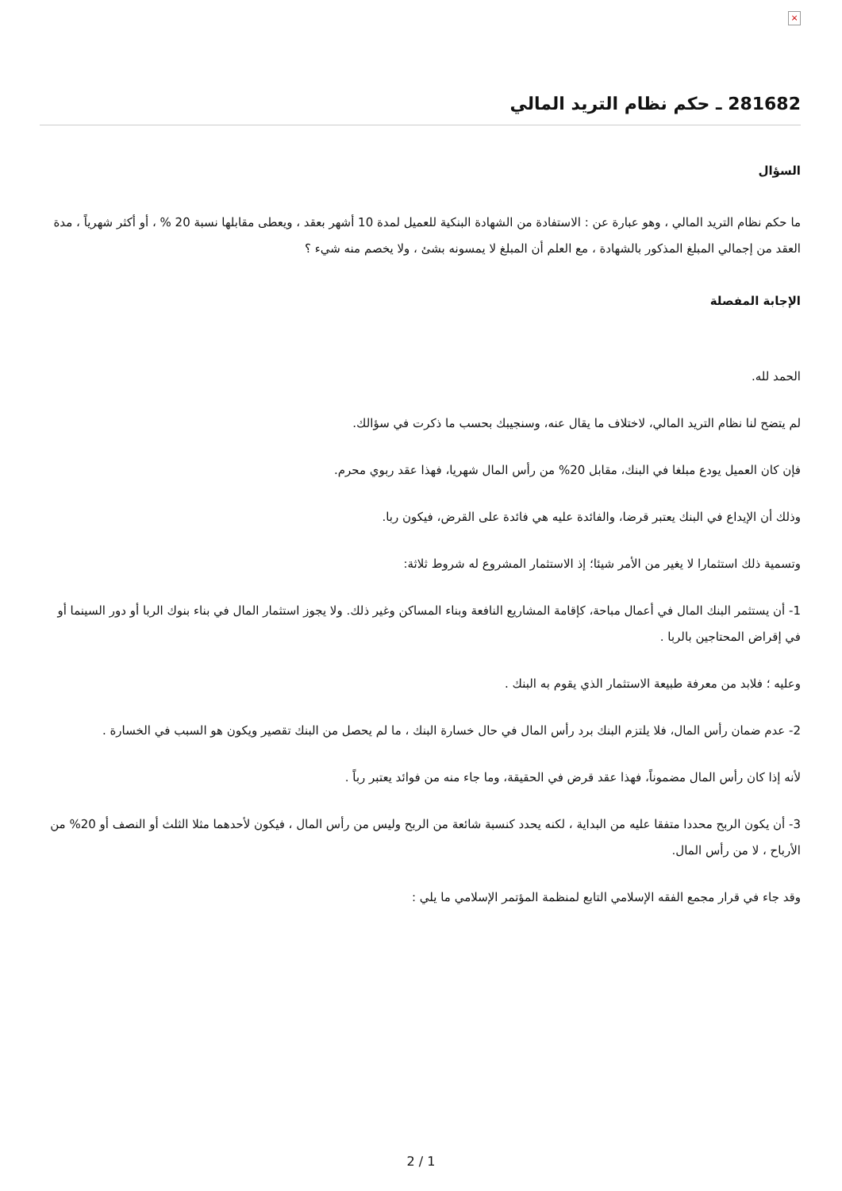×
281682 ـ حكم نظام التريد المالي
السؤال
ما حكم نظام التريد المالي ، وهو عبارة عن : الاستفادة من الشهادة البنكية للعميل لمدة 10 أشهر بعقد ، ويعطى مقابلها نسبة 20 % ، أو أكثر شهرياً ، مدة العقد من إجمالي المبلغ المذكور بالشهادة ، مع العلم أن المبلغ لا يمسونه بشئ ، ولا يخصم منه شيء ؟
الإجابة المفصلة
الحمد لله.
لم يتضح لنا نظام التريد المالي، لاختلاف ما يقال عنه، وسنجيبك بحسب ما ذكرت في سؤالك.
فإن كان العميل يودع مبلغا في البنك، مقابل 20% من رأس المال شهريا، فهذا عقد ربوي محرم.
وذلك أن الإيداع في البنك يعتبر قرضا، والفائدة عليه هي فائدة على القرض، فيكون ربا.
وتسمية ذلك استثمارا لا يغير من الأمر شيئا؛ إذ الاستثمار المشروع له شروط ثلاثة:
1- أن يستثمر البنك المال في أعمال مباحة، كإقامة المشاريع النافعة وبناء المساكن وغير ذلك. ولا يجوز استثمار المال في بناء بنوك الربا أو دور السينما أو في إقراض المحتاجين بالربا .
وعليه ؛ فلابد من معرفة طبيعة الاستثمار الذي يقوم به البنك .
2- عدم ضمان رأس المال، فلا يلتزم البنك برد رأس المال في حال خسارة البنك ، ما لم يحصل من البنك تقصير ويكون هو السبب في الخسارة .
لأنه إذا كان رأس المال مضموناً، فهذا عقد قرض في الحقيقة، وما جاء منه من فوائد يعتبر رباً .
3- أن يكون الربح محددا متفقا عليه من البداية ، لكنه يحدد كنسبة شائعة من الربح وليس من رأس المال ، فيكون لأحدهما مثلا الثلث أو النصف أو 20% من الأرباح ، لا من رأس المال.
وقد جاء في قرار مجمع الفقه الإسلامي التابع لمنظمة المؤتمر الإسلامي ما يلي :
2 / 1